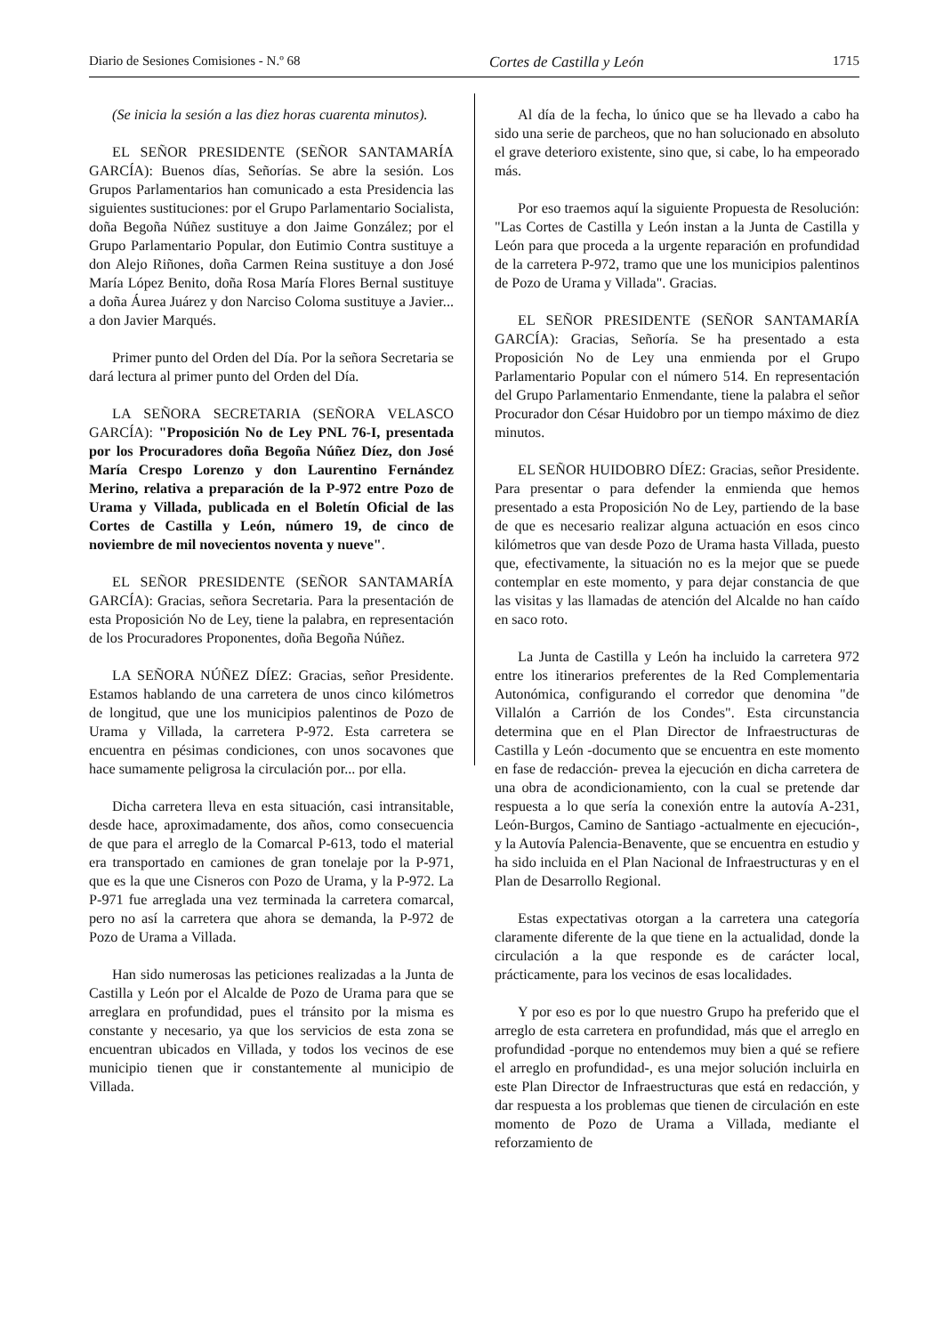Diario de Sesiones Comisiones - N.º 68 Cortes de Castilla y León 1715
(Se inicia la sesión a las diez horas cuarenta minutos).
EL SEÑOR PRESIDENTE (SEÑOR SANTAMARÍA GARCÍA): Buenos días, Señorías. Se abre la sesión. Los Grupos Parlamentarios han comunicado a esta Presidencia las siguientes sustituciones: por el Grupo Parlamentario Socialista, doña Begoña Núñez sustituye a don Jaime González; por el Grupo Parlamentario Popular, don Eutimio Contra sustituye a don Alejo Riñones, doña Carmen Reina sustituye a don José María López Benito, doña Rosa María Flores Bernal sustituye a doña Áurea Juárez y don Narciso Coloma sustituye a Javier... a don Javier Marqués.
Primer punto del Orden del Día. Por la señora Secretaria se dará lectura al primer punto del Orden del Día.
LA SEÑORA SECRETARIA (SEÑORA VELASCO GARCÍA): "Proposición No de Ley PNL 76-I, presentada por los Procuradores doña Begoña Núñez Díez, don José María Crespo Lorenzo y don Laurentino Fernández Merino, relativa a preparación de la P-972 entre Pozo de Urama y Villada, publicada en el Boletín Oficial de las Cortes de Castilla y León, número 19, de cinco de noviembre de mil novecientos noventa y nueve".
EL SEÑOR PRESIDENTE (SEÑOR SANTAMARÍA GARCÍA): Gracias, señora Secretaria. Para la presentación de esta Proposición No de Ley, tiene la palabra, en representación de los Procuradores Proponentes, doña Begoña Núñez.
LA SEÑORA NÚÑEZ DÍEZ: Gracias, señor Presidente. Estamos hablando de una carretera de unos cinco kilómetros de longitud, que une los municipios palentinos de Pozo de Urama y Villada, la carretera P-972. Esta carretera se encuentra en pésimas condiciones, con unos socavones que hace sumamente peligrosa la circulación por... por ella.
Dicha carretera lleva en esta situación, casi intransitable, desde hace, aproximadamente, dos años, como consecuencia de que para el arreglo de la Comarcal P-613, todo el material era transportado en camiones de gran tonelaje por la P-971, que es la que une Cisneros con Pozo de Urama, y la P-972. La P-971 fue arreglada una vez terminada la carretera comarcal, pero no así la carretera que ahora se demanda, la P-972 de Pozo de Urama a Villada.
Han sido numerosas las peticiones realizadas a la Junta de Castilla y León por el Alcalde de Pozo de Urama para que se arreglara en profundidad, pues el tránsito por la misma es constante y necesario, ya que los servicios de esta zona se encuentran ubicados en Villada, y todos los vecinos de ese municipio tienen que ir constantemente al municipio de Villada.
Al día de la fecha, lo único que se ha llevado a cabo ha sido una serie de parcheos, que no han solucionado en absoluto el grave deterioro existente, sino que, si cabe, lo ha empeorado más.
Por eso traemos aquí la siguiente Propuesta de Resolución: "Las Cortes de Castilla y León instan a la Junta de Castilla y León para que proceda a la urgente reparación en profundidad de la carretera P-972, tramo que une los municipios palentinos de Pozo de Urama y Villada". Gracias.
EL SEÑOR PRESIDENTE (SEÑOR SANTAMARÍA GARCÍA): Gracias, Señoría. Se ha presentado a esta Proposición No de Ley una enmienda por el Grupo Parlamentario Popular con el número 514. En representación del Grupo Parlamentario Enmendante, tiene la palabra el señor Procurador don César Huidobro por un tiempo máximo de diez minutos.
EL SEÑOR HUIDOBRO DÍEZ: Gracias, señor Presidente. Para presentar o para defender la enmienda que hemos presentado a esta Proposición No de Ley, partiendo de la base de que es necesario realizar alguna actuación en esos cinco kilómetros que van desde Pozo de Urama hasta Villada, puesto que, efectivamente, la situación no es la mejor que se puede contemplar en este momento, y para dejar constancia de que las visitas y las llamadas de atención del Alcalde no han caído en saco roto.
La Junta de Castilla y León ha incluido la carretera 972 entre los itinerarios preferentes de la Red Complementaria Autonómica, configurando el corredor que denomina "de Villalón a Carrión de los Condes". Esta circunstancia determina que en el Plan Director de Infraestructuras de Castilla y León -documento que se encuentra en este momento en fase de redacción- prevea la ejecución en dicha carretera de una obra de acondicionamiento, con la cual se pretende dar respuesta a lo que sería la conexión entre la autovía A-231, León-Burgos, Camino de Santiago -actualmente en ejecución-, y la Autovía Palencia-Benavente, que se encuentra en estudio y ha sido incluida en el Plan Nacional de Infraestructuras y en el Plan de Desarrollo Regional.
Estas expectativas otorgan a la carretera una categoría claramente diferente de la que tiene en la actualidad, donde la circulación a la que responde es de carácter local, prácticamente, para los vecinos de esas localidades.
Y por eso es por lo que nuestro Grupo ha preferido que el arreglo de esta carretera en profundidad, más que el arreglo en profundidad -porque no entendemos muy bien a qué se refiere el arreglo en profundidad-, es una mejor solución incluirla en este Plan Director de Infraestructuras que está en redacción, y dar respuesta a los problemas que tienen de circulación en este momento de Pozo de Urama a Villada, mediante el reforzamiento de